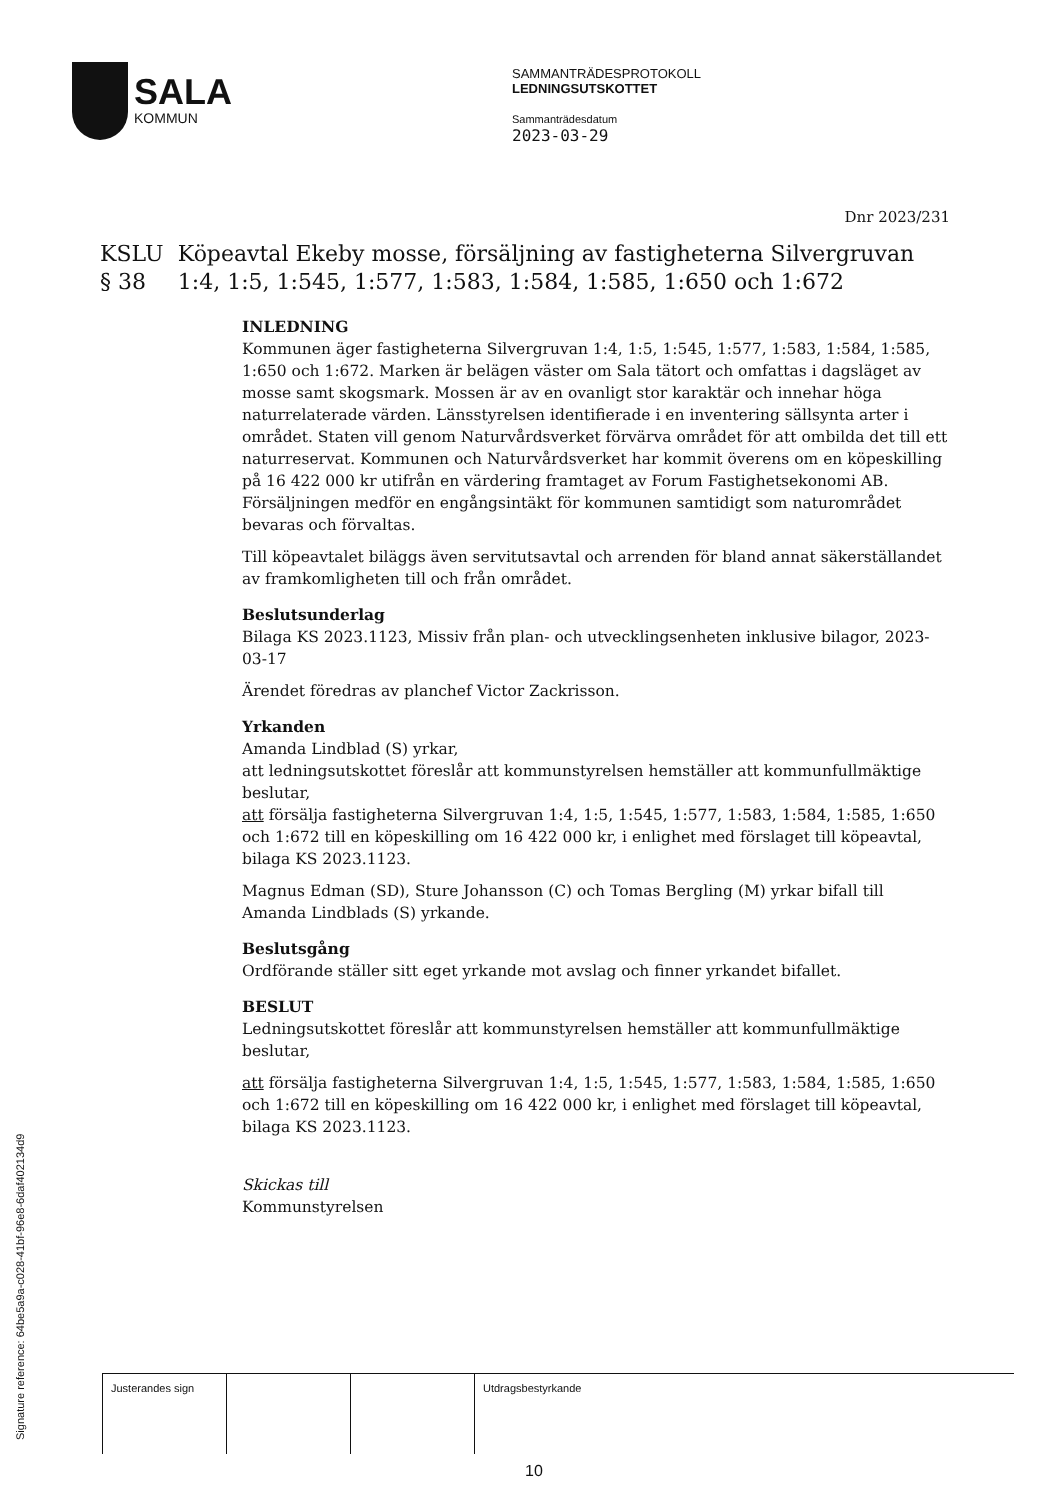SALA
KOMMUN
SAMMANTRÄDESPROTOKOLL
LEDNINGSUTSKOTTET
Sammanträdesdatum
2023-03-29
Dnr 2023/231
KSLU § 38 Köpeavtal Ekeby mosse, försäljning av fastigheterna Silvergruvan 1:4, 1:5, 1:545, 1:577, 1:583, 1:584, 1:585, 1:650 och 1:672
INLEDNING
Kommunen äger fastigheterna Silvergruvan 1:4, 1:5, 1:545, 1:577, 1:583, 1:584, 1:585, 1:650 och 1:672. Marken är belägen väster om Sala tätort och omfattas i dagsläget av mosse samt skogsmark. Mossen är av en ovanligt stor karaktär och innehar höga naturrelaterade värden. Länsstyrelsen identifierade i en inventering sällsynta arter i området. Staten vill genom Naturvårdsverket förvärva området för att ombilda det till ett naturreservat. Kommunen och Naturvårdsverket har kommit överens om en köpeskilling på 16 422 000 kr utifrån en värdering framtaget av Forum Fastighetsekonomi AB. Försäljningen medför en engångsintäkt för kommunen samtidigt som naturområdet bevaras och förvaltas.
Till köpeavtalet biläggs även servitutsavtal och arrenden för bland annat säkerställandet av framkomligheten till och från området.
Beslutsunderlag
Bilaga KS 2023.1123, Missiv från plan- och utvecklingsenheten inklusive bilagor, 2023-03-17
Ärendet föredras av planchef Victor Zackrisson.
Yrkanden
Amanda Lindblad (S) yrkar,
att ledningsutskottet föreslår att kommunstyrelsen hemställer att kommunfullmäktige beslutar,
att försälja fastigheterna Silvergruvan 1:4, 1:5, 1:545, 1:577, 1:583, 1:584, 1:585, 1:650 och 1:672 till en köpeskilling om 16 422 000 kr, i enlighet med förslaget till köpeavtal, bilaga KS 2023.1123.
Magnus Edman (SD), Sture Johansson (C) och Tomas Bergling (M) yrkar bifall till Amanda Lindblads (S) yrkande.
Beslutsgång
Ordförande ställer sitt eget yrkande mot avslag och finner yrkandet bifallet.
BESLUT
Ledningsutskottet föreslår att kommunstyrelsen hemställer att kommunfullmäktige beslutar,
att försälja fastigheterna Silvergruvan 1:4, 1:5, 1:545, 1:577, 1:583, 1:584, 1:585, 1:650 och 1:672 till en köpeskilling om 16 422 000 kr, i enlighet med förslaget till köpeavtal, bilaga KS 2023.1123.
Skickas till
Kommunstyrelsen
Signature reference: 64be5a9a-c028-41bf-96e8-6daf402134d9
Justerandes sign Utdragsbestyrkande
10